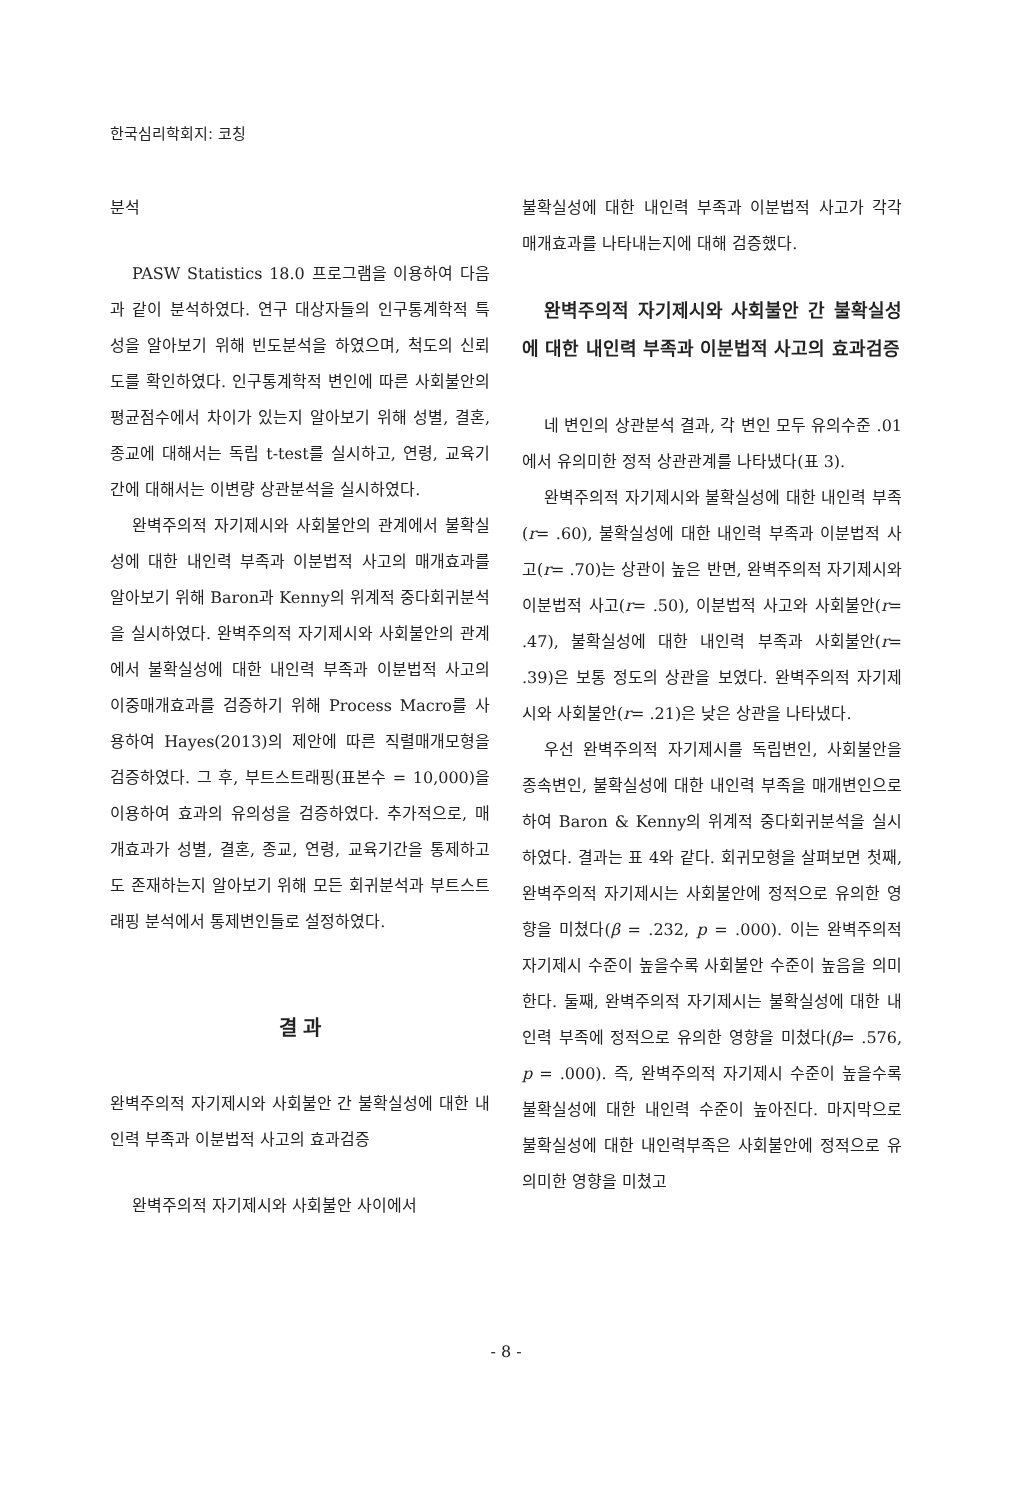한국심리학회지: 코칭
분석
PASW Statistics 18.0 프로그램을 이용하여 다음과 같이 분석하였다. 연구 대상자들의 인구통계학적 특성을 알아보기 위해 빈도분석을 하였으며, 척도의 신뢰도를 확인하였다. 인구통계학적 변인에 따른 사회불안의 평균점수에서 차이가 있는지 알아보기 위해 성별, 결혼, 종교에 대해서는 독립 t-test를 실시하고, 연령, 교육기간에 대해서는 이변량 상관분석을 실시하였다.
완벽주의적 자기제시와 사회불안의 관계에서 불확실성에 대한 내인력 부족과 이분법적 사고의 매개효과를 알아보기 위해 Baron과 Kenny의 위계적 중다회귀분석을 실시하였다. 완벽주의적 자기제시와 사회불안의 관계에서 불확실성에 대한 내인력 부족과 이분법적 사고의 이중매개효과를 검증하기 위해 Process Macro를 사용하여 Hayes(2013)의 제안에 따른 직렬매개모형을 검증하였다. 그 후, 부트스트래핑(표본수 = 10,000)을 이용하여 효과의 유의성을 검증하였다. 추가적으로, 매개효과가 성별, 결혼, 종교, 연령, 교육기간을 통제하고도 존재하는지 알아보기 위해 모든 회귀분석과 부트스트래핑 분석에서 통제변인들로 설정하였다.
결 과
완벽주의적 자기제시와 사회불안 간 불확실성에 대한 내인력 부족과 이분법적 사고의 효과검증
완벽주의적 자기제시와 사회불안 사이에서
불확실성에 대한 내인력 부족과 이분법적 사고가 각각 매개효과를 나타내는지에 대해 검증했다.
완벽주의적 자기제시와 사회불안 간 불확실성에 대한 내인력 부족과 이분법적 사고의 효과검증
네 변인의 상관분석 결과, 각 변인 모두 유의수준 .01에서 유의미한 정적 상관관계를 나타냈다(표 3).
완벽주의적 자기제시와 불확실성에 대한 내인력 부족(r= .60), 불확실성에 대한 내인력 부족과 이분법적 사고(r= .70)는 상관이 높은 반면, 완벽주의적 자기제시와 이분법적 사고(r= .50), 이분법적 사고와 사회불안(r= .47), 불확실성에 대한 내인력 부족과 사회불안(r= .39)은 보통 정도의 상관을 보였다. 완벽주의적 자기제시와 사회불안(r= .21)은 낮은 상관을 나타냈다.
우선 완벽주의적 자기제시를 독립변인, 사회불안을 종속변인, 불확실성에 대한 내인력 부족을 매개변인으로 하여 Baron & Kenny의 위계적 중다회귀분석을 실시하였다. 결과는 표 4와 같다. 회귀모형을 살펴보면 첫째, 완벽주의적 자기제시는 사회불안에 정적으로 유의한 영향을 미쳤다(β = .232, p = .000). 이는 완벽주의적 자기제시 수준이 높을수록 사회불안 수준이 높음을 의미한다. 둘째, 완벽주의적 자기제시는 불확실성에 대한 내인력 부족에 정적으로 유의한 영향을 미쳤다(β= .576, p = .000). 즉, 완벽주의적 자기제시 수준이 높을수록 불확실성에 대한 내인력 수준이 높아진다. 마지막으로 불확실성에 대한 내인력부족은 사회불안에 정적으로 유의미한 영향을 미쳤고
- 8 -